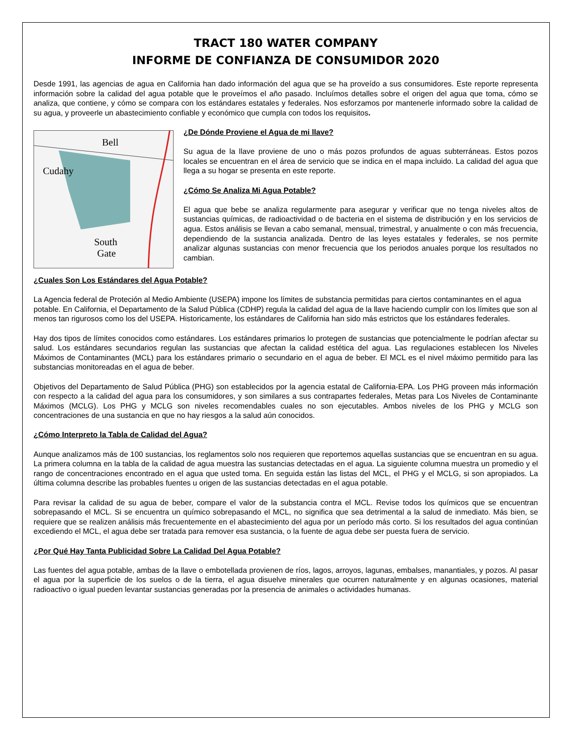TRACT 180 WATER COMPANY
INFORME DE CONFIANZA DE CONSUMIDOR 2020
Desde 1991, las agencias de agua en California han dado información del agua que se ha proveído a sus consumidores. Este reporte representa información sobre la calidad del agua potable que le proveímos el año pasado. Incluímos detalles sobre el origen del agua que toma, cómo se analiza, que contiene, y cómo se compara con los estándares estatales y federales. Nos esforzamos por mantenerle informado sobre la calidad de su agua, y proveerle un abastecimiento confiable y económico que cumpla con todos los requisitos.
Bell
Cudahy
South
Gate
¿De Dónde Proviene el Agua de mi llave?
Su agua de la llave proviene de uno o más pozos profundos de aguas subterráneas. Estos pozos locales se encuentran en el área de servicio que se indica en el mapa incluido. La calidad del agua que llega a su hogar se presenta en este reporte.
¿Cómo Se Analiza Mi Agua Potable?
El agua que bebe se analiza regularmente para asegurar y verificar que no tenga niveles altos de sustancias químicas, de radioactividad o de bacteria en el sistema de distribución y en los servicios de agua. Estos análisis se llevan a cabo semanal, mensual, trimestral, y anualmente o con más frecuencia, dependiendo de la sustancia analizada. Dentro de las leyes estatales y federales, se nos permite analizar algunas sustancias con menor frecuencia que los periodos anuales porque los resultados no cambian.
¿Cuales Son Los Estándares del Agua Potable?
La Agencia federal de Proteción al Medio Ambiente (USEPA) impone los límites de substancia permitidas para ciertos contaminantes en el agua potable. En California, el Departamento de la Salud Pública (CDHP) regula la calidad del agua de la llave haciendo cumplir con los límites que son al menos tan rigurosos como los del USEPA. Historicamente, los estándares de California han sido más estrictos que los estándares federales.
Hay dos tipos de límites conocidos como estándares. Los estándares primarios lo protegen de sustancias que potencialmente le podrían afectar su salud. Los estándares secundarios regulan las sustancias que afectan la calidad estética del agua. Las regulaciones establecen los Niveles Máximos de Contaminantes (MCL) para los estándares primario o secundario en el agua de beber. El MCL es el nivel máximo permitido para las substancias monitoreadas en el agua de beber.
Objetivos del Departamento de Salud Pública (PHG) son establecidos por la agencia estatal de California-EPA. Los PHG proveen más información con respecto a la calidad del agua para los consumidores, y son similares a sus contrapartes federales, Metas para Los Niveles de Contaminante Máximos (MCLG). Los PHG y MCLG son niveles recomendables cuales no son ejecutables. Ambos niveles de los PHG y MCLG son concentraciones de una sustancia en que no hay riesgos a la salud aún conocidos.
¿Cómo Interpreto la Tabla de Calidad del Agua?
Aunque analizamos más de 100 sustancias, los reglamentos solo nos requieren que reportemos aquellas sustancias que se encuentran en su agua. La primera columna en la tabla de la calidad de agua muestra las sustancias detectadas en el agua. La siguiente columna muestra un promedio y el rango de concentraciones encontrado en el agua que usted toma. En seguida están las listas del MCL, el PHG y el MCLG, si son apropiados. La última columna describe las probables fuentes u origen de las sustancias detectadas en el agua potable.
Para revisar la calidad de su agua de beber, compare el valor de la substancia contra el MCL. Revise todos los químicos que se encuentran sobrepasando el MCL. Si se encuentra un químico sobrepasando el MCL, no significa que sea detrimental a la salud de inmediato. Más bien, se requiere que se realizen análisis más frecuentemente en el abastecimiento del agua por un período más corto. Si los resultados del agua continúan excediendo el MCL, el agua debe ser tratada para remover esa sustancia, o la fuente de agua debe ser puesta fuera de servicio.
¿Por Qué Hay Tanta Publicidad Sobre La Calidad Del Agua Potable?
Las fuentes del agua potable, ambas de la llave o embotellada provienen de ríos, lagos, arroyos, lagunas, embalses, manantiales, y pozos. Al pasar el agua por la superficie de los suelos o de la tierra, el agua disuelve minerales que ocurren naturalmente y en algunas ocasiones, material radioactivo o igual pueden levantar sustancias generadas por la presencia de animales o actividades humanas.